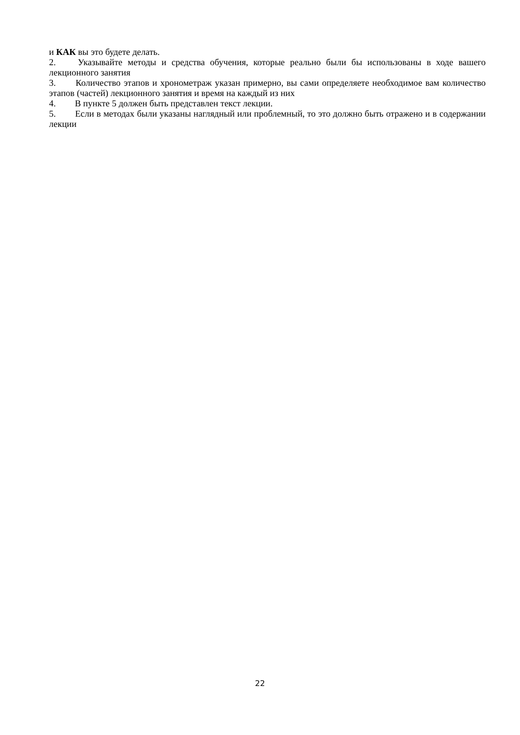и КАК вы это будете делать.
2. Указывайте методы и средства обучения, которые реально были бы использованы в ходе вашего лекционного занятия
3. Количество этапов и хронометраж указан примерно, вы сами определяете необходимое вам количество этапов (частей) лекционного занятия и время на каждый из них
4. В пункте 5 должен быть представлен текст лекции.
5. Если в методах были указаны наглядный или проблемный, то это должно быть отражено и в содержании лекции
22